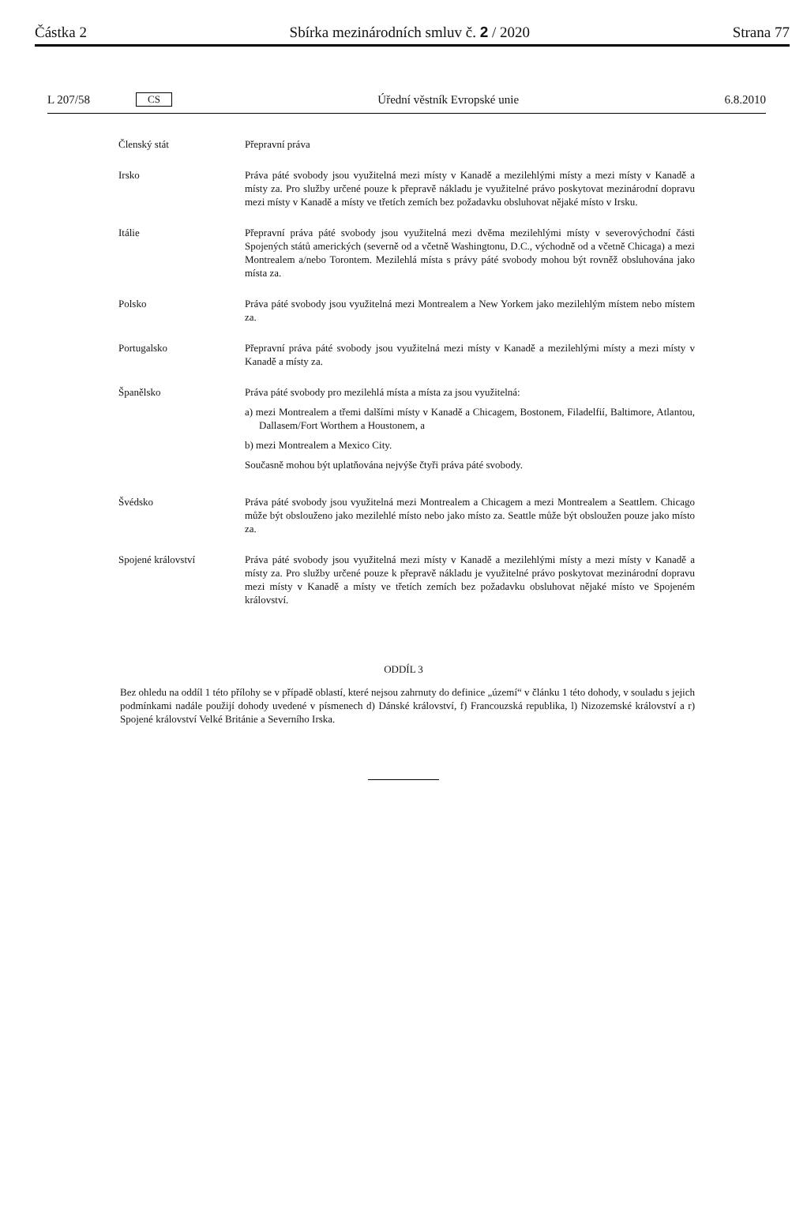Částka 2 Sbírka mezinárodních smluv č. 2 / 2020 Strana 77
L 207/58 CS Úřední věstník Evropské unie 6.8.2010
| Členský stát | Přepravní práva |
| Irsko | Práva páté svobody jsou využitelná mezi místy v Kanadě a mezilehlými místy a mezi místy v Kanadě a místy za. Pro služby určené pouze k přepravě nákladu je využitelné právo poskytovat mezinárodní dopravu mezi místy v Kanadě a místy ve třetích zemích bez požadavku obsluhovat nějaké místo v Irsku. |
| Itálie | Přepravní práva páté svobody jsou využitelná mezi dvěma mezilehlými místy v severovýchodní části Spojených států amerických (severně od a včetně Washingtonu, D.C., východně od a včetně Chicaga) a mezi Montrealem a/nebo Torontem. Mezilehlá místa s právy páté svobody mohou být rovněž obsluhována jako místa za. |
| Polsko | Práva páté svobody jsou využitelná mezi Montrealem a New Yorkem jako mezilehlým místem nebo místem za. |
| Portugalsko | Přepravní práva páté svobody jsou využitelná mezi místy v Kanadě a mezilehlými místy a mezi místy v Kanadě a místy za. |
| Španělsko | Práva páté svobody pro mezilehlá místa a místa za jsou využitelná: a) mezi Montrealem a třemi dalšími místy v Kanadě a Chicagem, Bostonem, Filadelfií, Baltimore, Atlantou, Dallasem/Fort Worthem a Houstonem, a b) mezi Montrealem a Mexico City. Současně mohou být uplatňována nejvýše čtyři práva páté svobody. |
| Švédsko | Práva páté svobody jsou využitelná mezi Montrealem a Chicagem a mezi Montrealem a Seattlem. Chicago může být obslouženo jako mezilehlé místo nebo jako místo za. Seattle může být obsloužen pouze jako místo za. |
| Spojené království | Práva páté svobody jsou využitelná mezi místy v Kanadě a mezilehlými místy a mezi místy v Kanadě a místy za. Pro služby určené pouze k přepravě nákladu je využitelné právo poskytovat mezinárodní dopravu mezi místy v Kanadě a místy ve třetích zemích bez požadavku obsluhovat nějaké místo ve Spojeném království. |
ODDÍL 3
Bez ohledu na oddíl 1 této přílohy se v případě oblastí, které nejsou zahrnuty do definice „území“ v článku 1 této dohody, v souladu s jejich podmínkami nadále použijí dohody uvedené v písmenech d) Dánské království, f) Francouzská republika, l) Nizozemské království a r) Spojené království Velké Británie a Severního Irska.